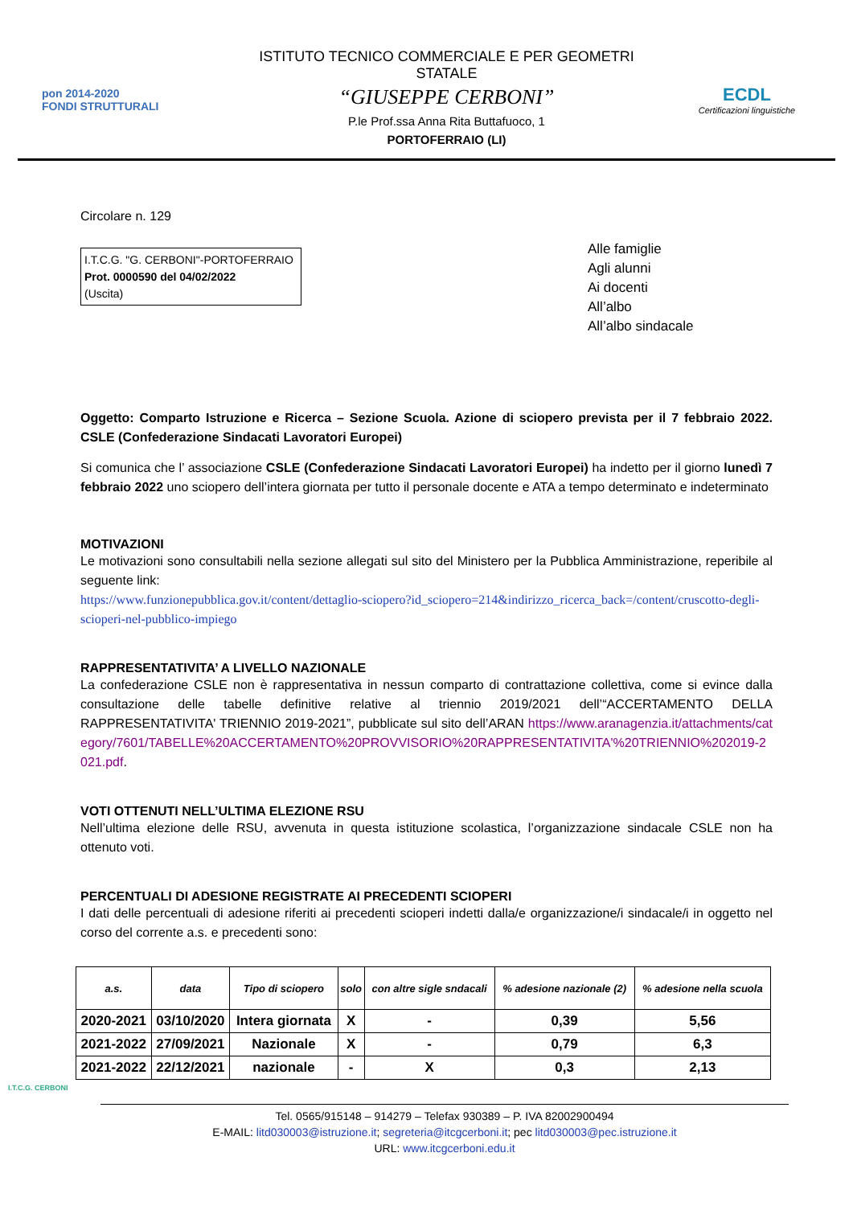pon 2014-2020
FONDI STRUTTURALI
ISTITUTO TECNICO COMMERCIALE E PER GEOMETRI STATALE
“GIUSEPPE CERBONI”
P.le Prof.ssa Anna Rita Buttafuoco, 1
PORTOFERRAIO (LI)
ECDL
Certificazioni linguistiche
Circolare n. 129
I.T.C.G. "G. CERBONI"-PORTOFERRAIO
Prot. 0000590 del 04/02/2022
(Uscita)
Alle famiglie
Agli alunni
Ai docenti
All’albo
All’albo sindacale
Oggetto: Comparto Istruzione e Ricerca – Sezione Scuola. Azione di sciopero prevista per il 7 febbraio 2022. CSLE (Confederazione Sindacati Lavoratori Europei)
Si comunica che l’ associazione CSLE (Confederazione Sindacati Lavoratori Europei) ha indetto per il giorno lunedì 7 febbraio 2022 uno sciopero dell’intera giornata per tutto il personale docente e ATA a tempo determinato e indeterminato
MOTIVAZIONI
Le motivazioni sono consultabili nella sezione allegati sul sito del Ministero per la Pubblica Amministrazione, reperibile al seguente link:
https://www.funzionepubblica.gov.it/content/dettaglio-sciopero?id_sciopero=214&indirizzo_ricerca_back=/content/cruscotto-degli-scioperi-nel-pubblico-impiego
RAPPRESENTATIVITA’ A LIVELLO NAZIONALE
La confederazione CSLE non è rappresentativa in nessun comparto di contrattazione collettiva, come si evince dalla consultazione delle tabelle definitive relative al triennio 2019/2021 dell’“ACCERTAMENTO DELLA RAPPRESENTATIVITA' TRIENNIO 2019-2021”, pubblicate sul sito dell’ARAN https://www.aranagenzia.it/attachments/category/7601/TABELLE%20ACCERTAMENTO%20PROVVISORIO%20RAPPRESENTATIVITA'%20TRIENNIO%202019-2021.pdf.
VOTI OTTENUTI NELL’ULTIMA ELEZIONE RSU
Nell’ultima elezione delle RSU, avvenuta in questa istituzione scolastica, l’organizzazione sindacale CSLE non ha ottenuto voti.
PERCENTUALI DI ADESIONE REGISTRATE AI PRECEDENTI SCIOPERI
I dati delle percentuali di adesione riferiti ai precedenti scioperi indetti dalla/e organizzazione/i sindacale/i in oggetto nel corso del corrente a.s. e precedenti sono:
| a.s. | data | Tipo di sciopero | solo | con altre sigle sndacali | % adesione nazionale (2) | % adesione nella scuola |
| --- | --- | --- | --- | --- | --- | --- |
| 2020-2021 | 03/10/2020 | Intera giornata | X | - | 0,39 | 5,56 |
| 2021-2022 | 27/09/2021 | Nazionale | X | - | 0,79 | 6,3 |
| 2021-2022 | 22/12/2021 | nazionale | - | X | 0,3 | 2,13 |
I.T.C.G. CERBONI
Tel. 0565/915148 – 914279 – Telefax 930389 – P. IVA 82002900494
E-MAIL: litd030003@istruzione.it; segreteria@itcgcerboni.it; pec litd030003@pec.istruzione.it
URL: www.itcgcerboni.edu.it